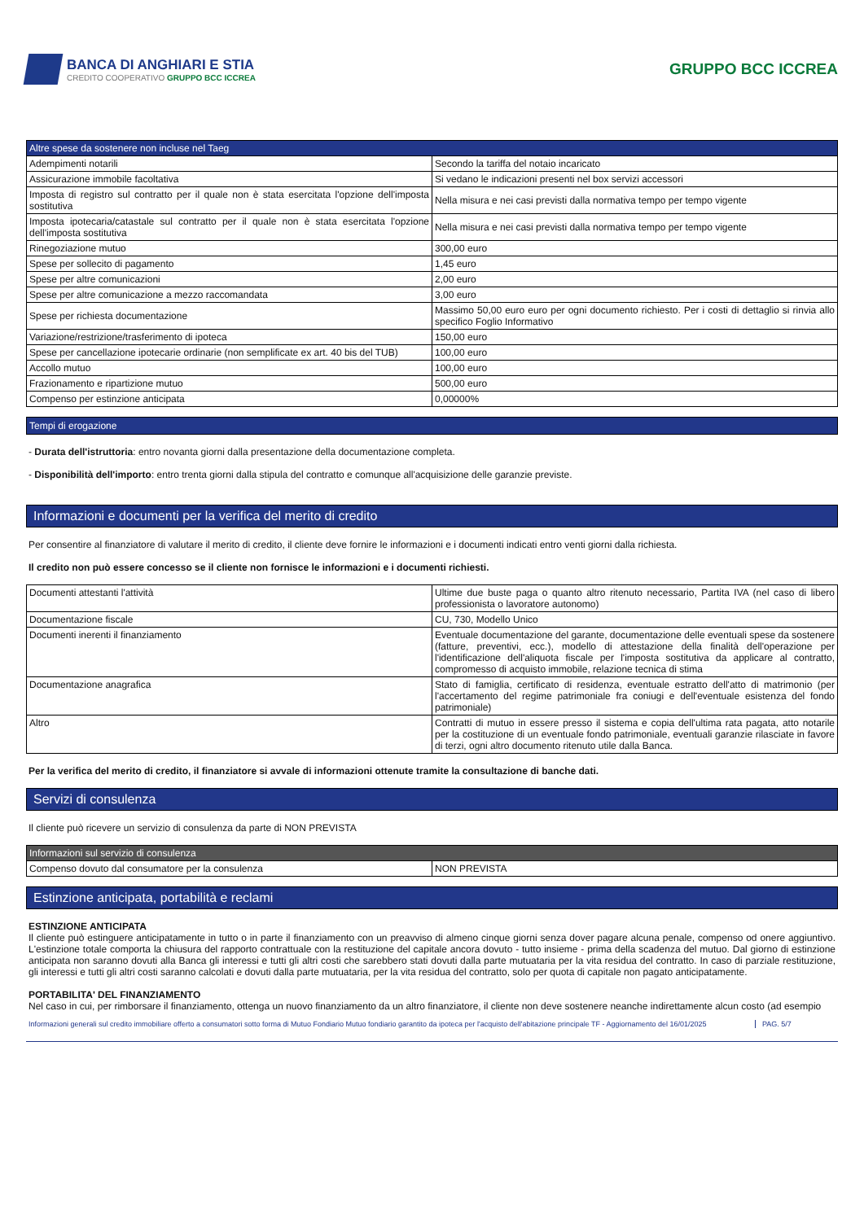BANCA DI ANGHIARI E STIA
CREDITO COOPERATIVO GRUPPO BCC ICCREA
GRUPPO BCC ICCREA
| Altre spese da sostenere non incluse nel Taeg | |
| --- | --- |
| Adempimenti notarili | Secondo la tariffa del notaio incaricato |
| Assicurazione immobile facoltativa | Si vedano le indicazioni presenti nel box servizi accessori |
| Imposta di registro sul contratto per il quale non è stata esercitata l'opzione dell'imposta sostitutiva | Nella misura e nei casi previsti dalla normativa tempo per tempo vigente |
| Imposta ipotecaria/catastale sul contratto per il quale non è stata esercitata l'opzione dell'imposta sostitutiva | Nella misura e nei casi previsti dalla normativa tempo per tempo vigente |
| Rinegoziazione mutuo | 300,00 euro |
| Spese per sollecito di pagamento | 1,45 euro |
| Spese per altre comunicazioni | 2,00 euro |
| Spese per altre comunicazione a mezzo raccomandata | 3,00 euro |
| Spese per richiesta documentazione | Massimo 50,00 euro euro per ogni documento richiesto. Per i costi di dettaglio si rinvia allo specifico Foglio Informativo |
| Variazione/restrizione/trasferimento di ipoteca | 150,00 euro |
| Spese per cancellazione ipotecarie ordinarie (non semplificate ex art. 40 bis del TUB) | 100,00 euro |
| Accollo mutuo | 100,00 euro |
| Frazionamento e ripartizione mutuo | 500,00 euro |
| Compenso per estinzione anticipata | 0,00000% |
Tempi di erogazione
- Durata dell'istruttoria: entro novanta giorni dalla presentazione della documentazione completa.
- Disponibilità dell'importo: entro trenta giorni dalla stipula del contratto e comunque all'acquisizione delle garanzie previste.
Informazioni e documenti per la verifica del merito di credito
Per consentire al finanziatore di valutare il merito di credito, il cliente deve fornire le informazioni e i documenti indicati entro venti giorni dalla richiesta.
Il credito non può essere concesso se il cliente non fornisce le informazioni e i documenti richiesti.
| Documenti attestanti l'attività | Ultime due buste paga o quanto altro ritenuto necessario, Partita IVA (nel caso di libero professionista o lavoratore autonomo) |
| Documentazione fiscale | CU, 730, Modello Unico |
| Documenti inerenti il finanziamento | Eventuale documentazione del garante, documentazione delle eventuali spese da sostenere (fatture, preventivi, ecc.), modello di attestazione della finalità dell'operazione per l'identificazione dell'aliquota fiscale per l'imposta sostitutiva da applicare al contratto, compromesso di acquisto immobile, relazione tecnica di stima |
| Documentazione anagrafica | Stato di famiglia, certificato di residenza, eventuale estratto dell'atto di matrimonio (per l'accertamento del regime patrimoniale fra coniugi e dell'eventuale esistenza del fondo patrimoniale) |
| Altro | Contratti di mutuo in essere presso il sistema e copia dell'ultima rata pagata, atto notarile per la costituzione di un eventuale fondo patrimoniale, eventuali garanzie rilasciate in favore di terzi, ogni altro documento ritenuto utile dalla Banca. |
Per la verifica del merito di credito, il finanziatore si avvale di informazioni ottenute tramite la consultazione di banche dati.
Servizi di consulenza
Il cliente può ricevere un servizio di consulenza da parte di NON PREVISTA
| Informazioni sul servizio di consulenza | |
| --- | --- |
| Compenso dovuto dal consumatore per la consulenza | NON PREVISTA |
Estinzione anticipata, portabilità e reclami
ESTINZIONE ANTICIPATA
Il cliente può estinguere anticipatamente in tutto o in parte il finanziamento con un preavviso di almeno cinque giorni senza dover pagare alcuna penale, compenso od onere aggiuntivo. L'estinzione totale comporta la chiusura del rapporto contrattuale con la restituzione del capitale ancora dovuto - tutto insieme - prima della scadenza del mutuo. Dal giorno di estinzione anticipata non saranno dovuti alla Banca gli interessi e tutti gli altri costi che sarebbero stati dovuti dalla parte mutuataria per la vita residua del contratto. In caso di parziale restituzione, gli interessi e tutti gli altri costi saranno calcolati e dovuti dalla parte mutuataria, per la vita residua del contratto, solo per quota di capitale non pagato anticipatamente.
PORTABILITA' DEL FINANZIAMENTO
Nel caso in cui, per rimborsare il finanziamento, ottenga un nuovo finanziamento da un altro finanziatore, il cliente non deve sostenere neanche indirettamente alcun costo (ad esempio
Informazioni generali sul credito immobiliare offerto a consumatori sotto forma di Mutuo Fondiario Mutuo fondiario garantito da ipoteca per l'acquisto dell'abitazione principale TF - Aggiornamento del 16/01/2025 PAG. 5/7